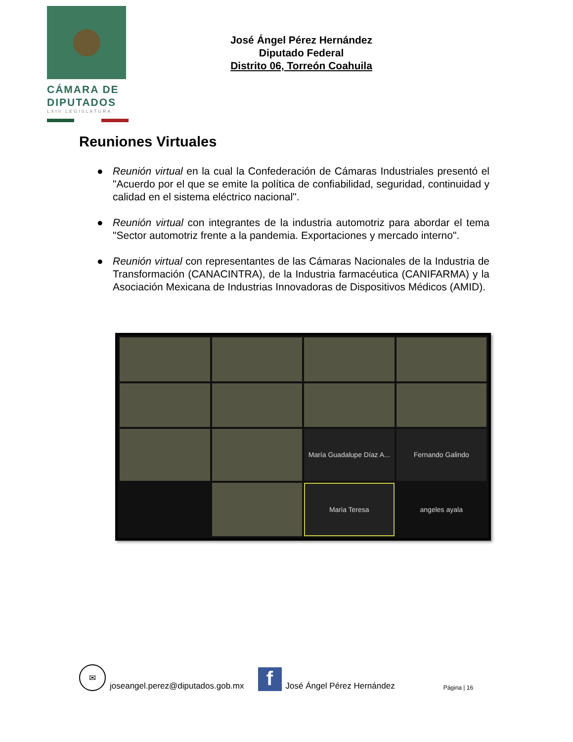CÁMARA DE
DIPUTADOS
LXIV LEGISLATURA
José Ángel Pérez Hernández
Diputado Federal
Distrito 06, Torreón Coahuila
Reuniones Virtuales
● Reunión virtual en la cual la Confederación de Cámaras Industriales presentó el "Acuerdo por el que se emite la política de confiabilidad, seguridad, continuidad y calidad en el sistema eléctrico nacional".
● Reunión virtual con integrantes de la industria automotriz para abordar el tema "Sector automotriz frente a la pandemia. Exportaciones y mercado interno".
● Reunión virtual con representantes de las Cámaras Nacionales de la Industria de Transformación (CANACINTRA), de la Industria farmacéutica (CANIFARMA) y la Asociación Mexicana de Industrias Innovadoras de Dispositivos Médicos (AMID).
María Guadalupe Díaz A...
Fernando Galindo
Maria Teresa
angeles ayala
✉
joseangel.perez@diputados.gob.mx
f
José Ángel Pérez Hernández Página | 16